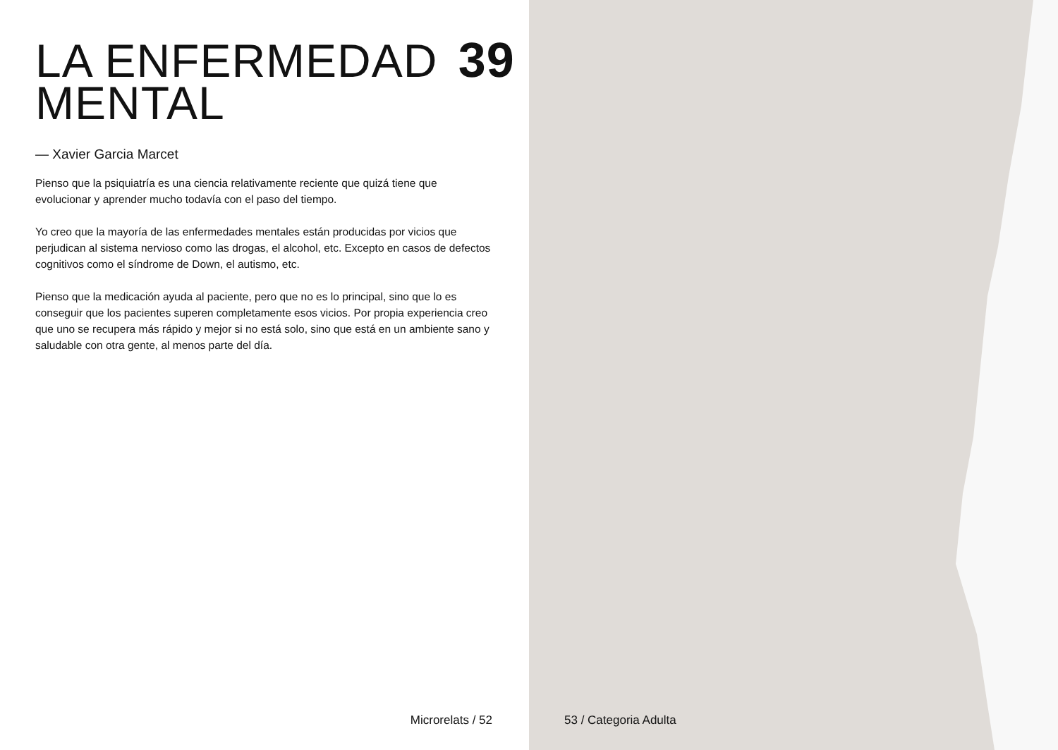LA ENFERMEDAD 39
MENTAL
— Xavier Garcia Marcet
Pienso que la psiquiatría es una ciencia relativamente reciente que quizá tiene que evolucionar y aprender mucho todavía con el paso del tiempo.
Yo creo que la mayoría de las enfermedades mentales están producidas por vicios que perjudican al sistema nervioso como las drogas, el alcohol, etc. Excepto en casos de defectos cognitivos como el síndrome de Down, el autismo, etc.
Pienso que la medicación ayuda al paciente, pero que no es lo principal, sino que lo es conseguir que los pacientes superen completamente esos vicios. Por propia experiencia creo que uno se recupera más rápido y mejor si no está solo, sino que está en un ambiente sano y saludable con otra gente, al menos parte del día.
Microrelats / 52
53 / Categoria Adulta